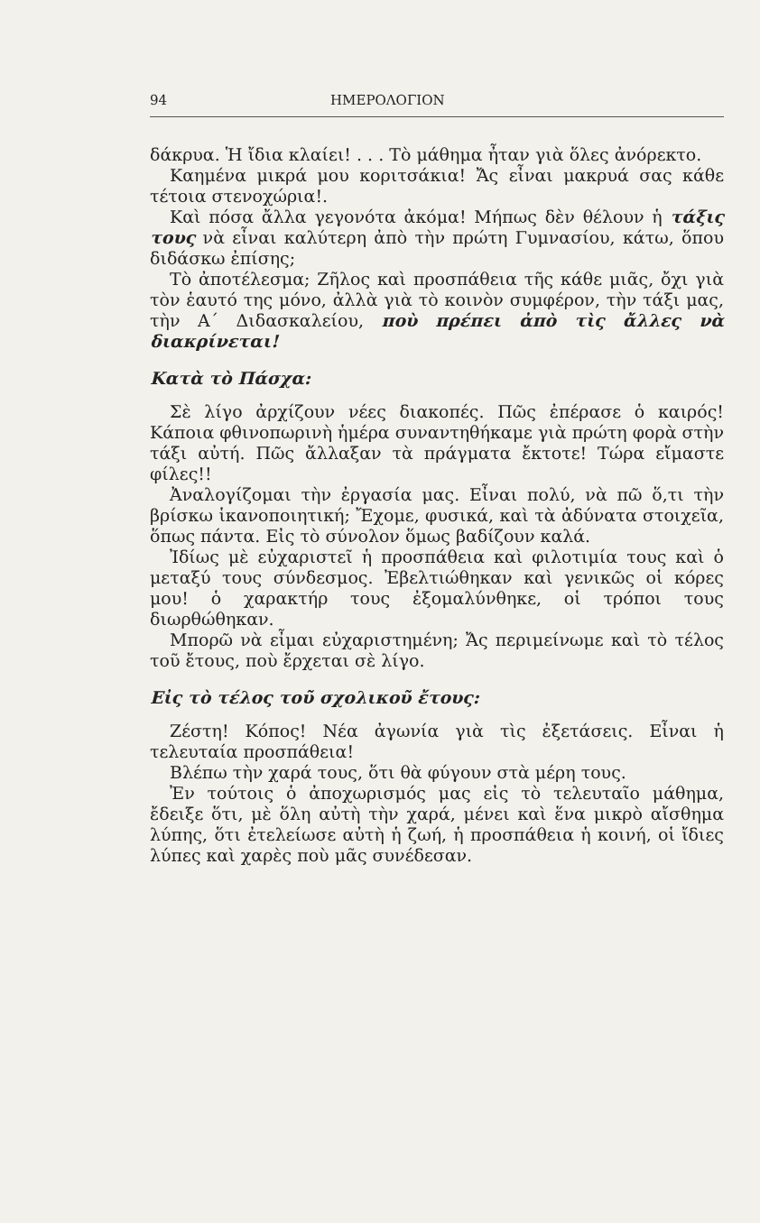94 ΗΜΕΡΟΛΟΓΙΟΝ
δάκρυα. Ἡ ἴδια κλαίει! . . . Τὸ μάθημα ἦταν γιὰ ὅλες ἀνόρεκτο.
Καημένα μικρά μου κοριτσάκια! Ἄς εἶναι μακρυά σας κάθε τέτοια στενοχώρια!.
Καὶ πόσα ἄλλα γεγονότα ἀκόμα! Μήπως δὲν θέλουν ἡ τάξις τους νὰ εἶναι καλύτερη ἀπὸ τὴν πρώτη Γυμνασίου, κάτω, ὅπου διδάσκω ἐπίσης;
Τὸ ἀποτέλεσμα; Ζῆλος καὶ προσπάθεια τῆς κάθε μιᾶς, ὄχι γιὰ τὸν ἑαυτό της μόνο, ἀλλὰ γιὰ τὸ κοινὸν συμφέρον, τὴν τάξι μας, τὴν Α΄ Διδασκαλείου, ποὺ πρέπει ἀπὸ τὶς ἄλλες νὰ διακρίνεται!
Κατὰ τὸ Πάσχα:
Σὲ λίγο ἀρχίζουν νέες διακοπές. Πῶς ἐπέρασε ὁ καιρός! Κάποια φθινοπωρινὴ ἡμέρα συναντηθήκαμε γιὰ πρώτη φορὰ στὴν τάξι αὐτή. Πῶς ἄλλαξαν τὰ πράγματα ἔκτοτε! Τώρα εἴμαστε φίλες!!
Ἀναλογίζομαι τὴν ἐργασία μας. Εἶναι πολύ, νὰ πῶ ὅ,τι τὴν βρίσκω ἱκανοποιητική; Ἔχομε, φυσικά, καὶ τὰ ἀδύνατα στοιχεῖα, ὅπως πάντα. Εἰς τὸ σύνολον ὅμως βαδίζουν καλά.
Ἰδίως μὲ εὐχαριστεῖ ἡ προσπάθεια καὶ φιλοτιμία τους καὶ ὁ μεταξύ τους σύνδεσμος. Ἐβελτιώθηκαν καὶ γενικῶς οἱ κόρες μου! ὁ χαρακτήρ τους ἐξομαλύνθηκε, οἱ τρόποι τους διωρθώθηκαν.
Μπορῶ νὰ εἶμαι εὐχαριστημένη; Ἄς περιμείνωμε καὶ τὸ τέλος τοῦ ἔτους, ποὺ ἔρχεται σὲ λίγο.
Εἰς τὸ τέλος τοῦ σχολικοῦ ἔτους:
Ζέστη! Κόπος! Νέα ἀγωνία γιὰ τὶς ἐξετάσεις. Εἶναι ἡ τελευταία προσπάθεια!
Βλέπω τὴν χαρά τους, ὅτι θὰ φύγουν στὰ μέρη τους.
Ἐν τούτοις ὁ ἀποχωρισμός μας εἰς τὸ τελευταῖο μάθημα, ἔδειξε ὅτι, μὲ ὅλη αὐτὴ τὴν χαρά, μένει καὶ ἕνα μικρὸ αἴσθημα λύπης, ὅτι ἐτελείωσε αὐτὴ ἡ ζωή, ἡ προσπάθεια ἡ κοινή, οἱ ἴδιες λύπες καὶ χαρὲς ποὺ μᾶς συνέδεσαν.